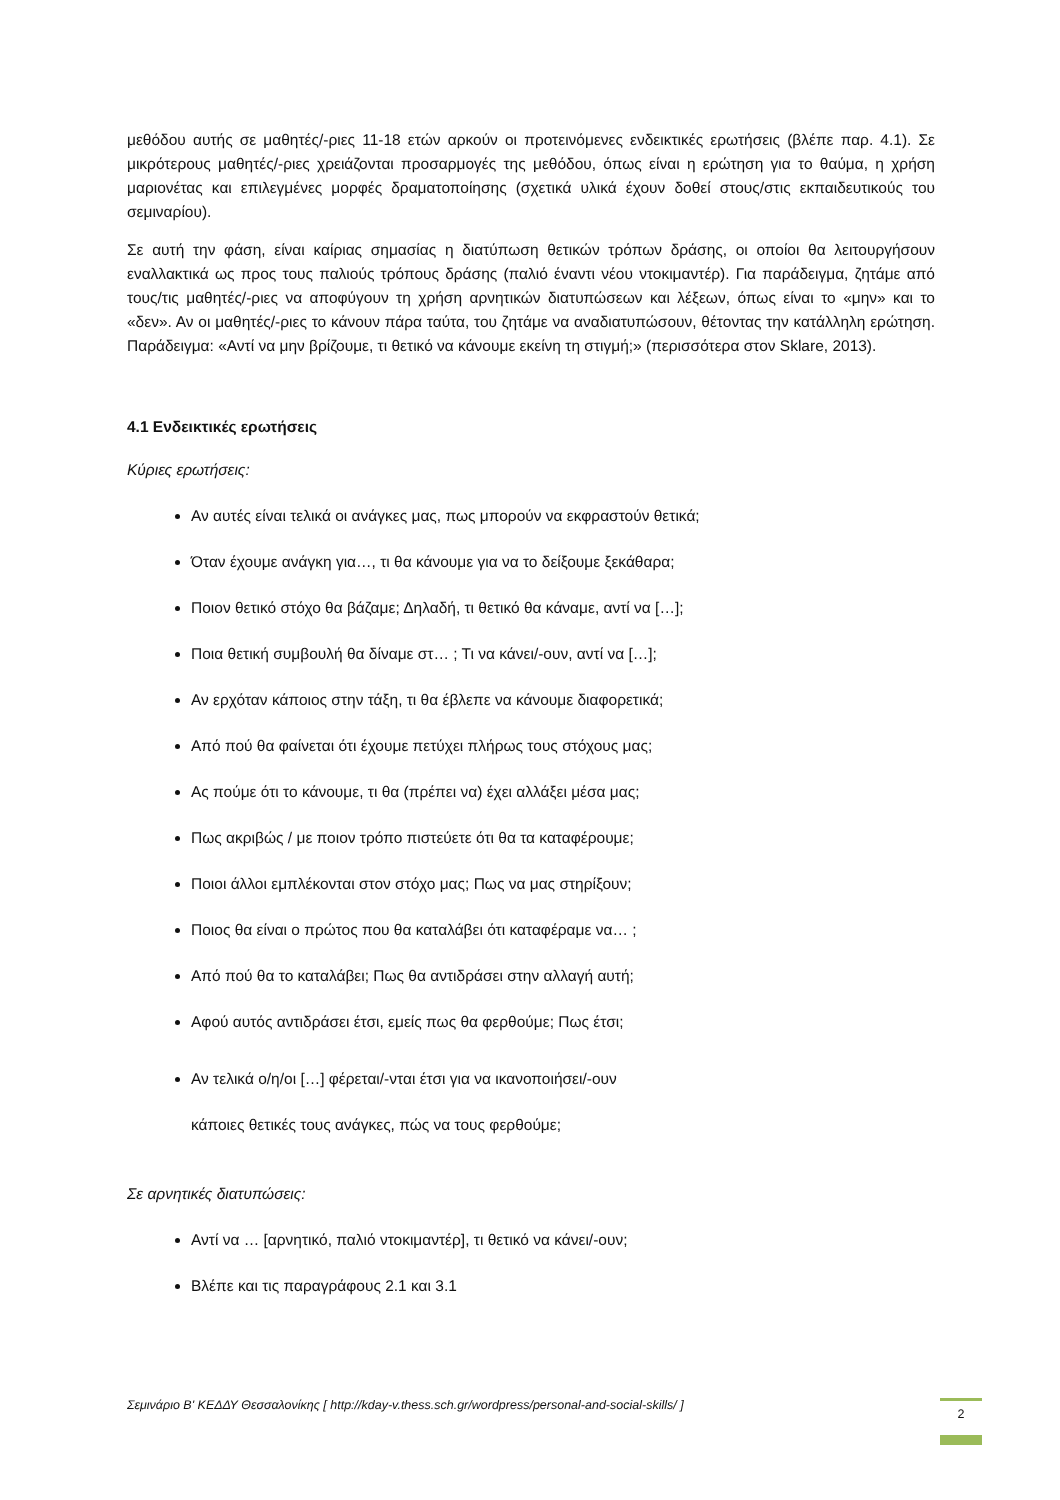μεθόδου αυτής σε μαθητές/-ριες 11-18 ετών αρκούν οι προτεινόμενες ενδεικτικές ερωτήσεις (βλέπε παρ. 4.1). Σε μικρότερους μαθητές/-ριες χρειάζονται προσαρμογές της μεθόδου, όπως είναι η ερώτηση για το θαύμα, η χρήση μαριονέτας και επιλεγμένες μορφές δραματοποίησης (σχετικά υλικά έχουν δοθεί στους/στις εκπαιδευτικούς του σεμιναρίου).
Σε αυτή την φάση, είναι καίριας σημασίας η διατύπωση θετικών τρόπων δράσης, οι οποίοι θα λειτουργήσουν εναλλακτικά ως προς τους παλιούς τρόπους δράσης (παλιό έναντι νέου ντοκιμαντέρ). Για παράδειγμα, ζητάμε από τους/τις μαθητές/-ριες να αποφύγουν τη χρήση αρνητικών διατυπώσεων και λέξεων, όπως είναι το «μην» και το «δεν». Αν οι μαθητές/-ριες το κάνουν πάρα ταύτα, του ζητάμε να αναδιατυπώσουν, θέτοντας την κατάλληλη ερώτηση. Παράδειγμα: «Αντί να μην βρίζουμε, τι θετικό να κάνουμε εκείνη τη στιγμή;» (περισσότερα στον Sklare, 2013).
4.1 Ενδεικτικές ερωτήσεις
Κύριες ερωτήσεις:
Αν αυτές είναι τελικά οι ανάγκες μας, πως μπορούν να εκφραστούν θετικά;
Όταν έχουμε ανάγκη για…, τι θα κάνουμε για να το δείξουμε ξεκάθαρα;
Ποιον θετικό στόχο θα βάζαμε; Δηλαδή, τι θετικό θα κάναμε, αντί να […];
Ποια θετική συμβουλή θα δίναμε στ… ; Τι να κάνει/-ουν, αντί να […];
Αν ερχόταν κάποιος στην τάξη, τι θα έβλεπε να κάνουμε διαφορετικά;
Από πού θα φαίνεται ότι έχουμε πετύχει πλήρως τους στόχους μας;
Ας πούμε ότι το κάνουμε, τι θα (πρέπει να) έχει αλλάξει μέσα μας;
Πως ακριβώς / με ποιον τρόπο πιστεύετε ότι θα τα καταφέρουμε;
Ποιοι άλλοι εμπλέκονται στον στόχο μας; Πως να μας στηρίξουν;
Ποιος θα είναι ο πρώτος που θα καταλάβει ότι καταφέραμε να… ;
Από πού θα το καταλάβει; Πως θα αντιδράσει στην αλλαγή αυτή;
Αφού αυτός αντιδράσει έτσι, εμείς πως θα φερθούμε; Πως έτσι;
Αν τελικά ο/η/οι […] φέρεται/-νται έτσι για να ικανοποιήσει/-ουν
κάποιες θετικές τους ανάγκες, πώς να τους φερθούμε;
Σε αρνητικές διατυπώσεις:
Αντί να … [αρνητικό, παλιό ντοκιμαντέρ], τι θετικό να κάνει/-ουν;
Βλέπε και τις παραγράφους 2.1 και 3.1
Σεμινάριο Β' ΚΕΔΔΥ Θεσσαλονίκης [ http://kday-v.thess.sch.gr/wordpress/personal-and-social-skills/ ] 2